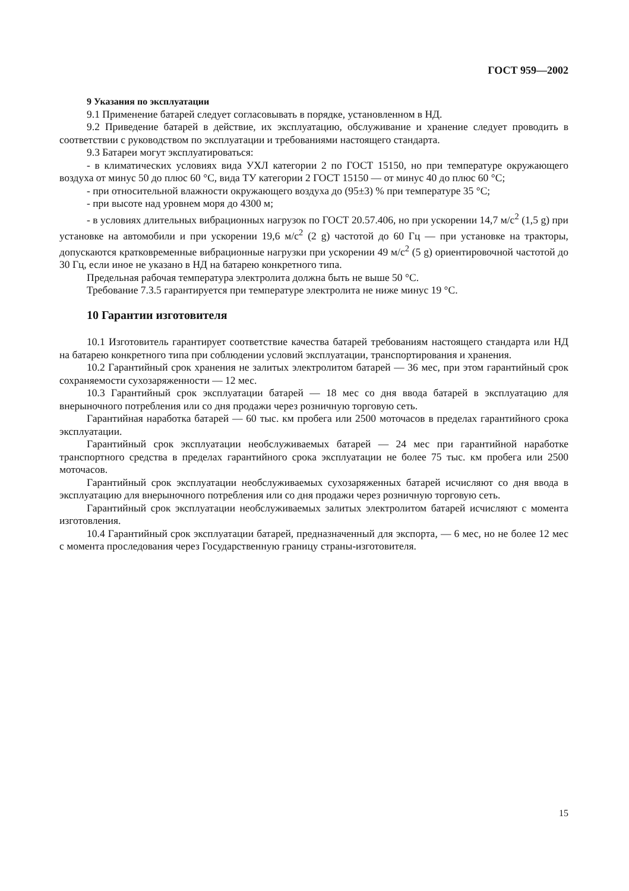ГОСТ 959—2002
9 Указания по эксплуатации
9.1 Применение батарей следует согласовывать в порядке, установленном в НД.
9.2 Приведение батарей в действие, их эксплуатацию, обслуживание и хранение следует проводить в соответствии с руководством по эксплуатации и требованиями настоящего стандарта.
9.3 Батареи могут эксплуатироваться:
- в климатических условиях вида УХЛ категории 2 по ГОСТ 15150, но при температуре окружающего воздуха от минус 50 до плюс 60 °С, вида ТУ категории 2 ГОСТ 15150 — от минус 40 до плюс 60 °С;
- при относительной влажности окружающего воздуха до (95±3) % при температуре 35 °С;
- при высоте над уровнем моря до 4300 м;
- в условиях длительных вибрационных нагрузок по ГОСТ 20.57.406, но при ускорении 14,7 м/с<sup>2</sup> (1,5 g) при установке на автомобили и при ускорении 19,6 м/с<sup>2</sup> (2 g) частотой до 60 Гц — при установке на тракторы, допускаются кратковременные вибрационные нагрузки при ускорении 49 м/с<sup>2</sup> (5 g) ориентировочной частотой до 30 Гц, если иное не указано в НД на батарею конкретного типа.
Предельная рабочая температура электролита должна быть не выше 50 °С.
Требование 7.3.5 гарантируется при температуре электролита не ниже минус 19 °С.
10 Гарантии изготовителя
10.1 Изготовитель гарантирует соответствие качества батарей требованиям настоящего стандарта или НД на батарею конкретного типа при соблюдении условий эксплуатации, транспортирования и хранения.
10.2 Гарантийный срок хранения не залитых электролитом батарей — 36 мес, при этом гарантийный срок сохраняемости сухозаряженности — 12 мес.
10.3 Гарантийный срок эксплуатации батарей — 18 мес со дня ввода батарей в эксплуатацию для внерыночного потребления или со дня продажи через розничную торговую сеть.
Гарантийная наработка батарей — 60 тыс. км пробега или 2500 моточасов в пределах гарантийного срока эксплуатации.
Гарантийный срок эксплуатации необслуживаемых батарей — 24 мес при гарантийной наработке транспортного средства в пределах гарантийного срока эксплуатации не более 75 тыс. км пробега или 2500 моточасов.
Гарантийный срок эксплуатации необслуживаемых сухозаряженных батарей исчисляют со дня ввода в эксплуатацию для внерыночного потребления или со дня продажи через розничную торговую сеть.
Гарантийный срок эксплуатации необслуживаемых залитых электролитом батарей исчисляют с момента изготовления.
10.4 Гарантийный срок эксплуатации батарей, предназначенный для экспорта, — 6 мес, но не более 12 мес с момента проследования через Государственную границу страны-изготовителя.
15